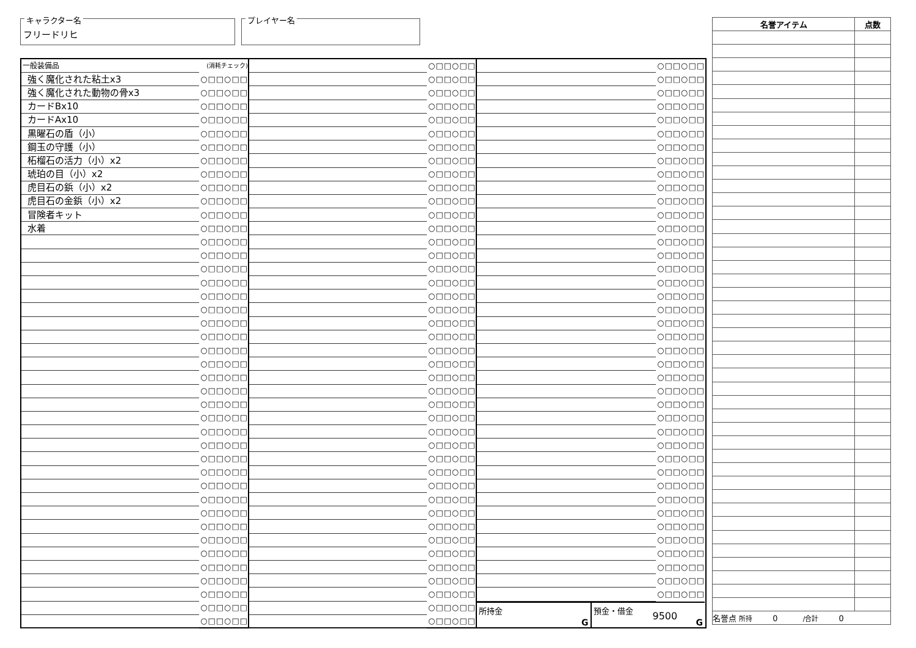キャラクター名
フリードリヒ
プレイヤー名
| 一般装備品 | (消耗チェック) |
| 強く魔化された粘土x3 | ○□□○□□ |
| 強く魔化された動物の骨x3 | ○□□○□□ |
| カードBx10 | ○□□○□□ |
| カードAx10 | ○□□○□□ |
| 黒曜石の盾（小） | ○□□○□□ |
| 鋼玉の守護（小） | ○□□○□□ |
| 柘榴石の活力（小）x2 | ○□□○□□ |
| 琥珀の目（小）x2 | ○□□○□□ |
| 虎目石の鋲（小）x2 | ○□□○□□ |
| 虎目石の金鋲（小）x2 | ○□□○□□ |
| 冒険者キット | ○□□○□□ |
| 水着 | ○□□○□□ |
| | ○□□○□□ |
| | ○□□○□□ |
| | ○□□○□□ |
| | ○□□○□□ |
| | ○□□○□□ |
| | ○□□○□□ |
| | ○□□○□□ |
| | ○□□○□□ |
| | ○□□○□□ |
| | ○□□○□□ |
| | ○□□○□□ |
| | ○□□○□□ |
| | ○□□○□□ |
| | ○□□○□□ |
| | ○□□○□□ |
| | ○□□○□□ |
| | ○□□○□□ |
| | ○□□○□□ |
| | ○□□○□□ |
| | ○□□○□□ |
| | ○□□○□□ |
| | ○□□○□□ |
| | ○□□○□□ |
| | ○□□○□□ |
| | ○□□○□□ |
| | ○□□○□□ |
| | ○□□○□□ |
| | ○□□○□□ |
| | ○□□○□□ |
| | ○□□○□□ |
| | ○□□○□□ |
| | ○□□○□□ |
| | ○□□○□□ |
| | ○□□○□□ |
| | ○□□○□□ |
| | ○□□○□□ |
| | ○□□○□□ |
| | ○□□○□□ |
| | ○□□○□□ |
| | ○□□○□□ |
| | ○□□○□□ |
| | ○□□○□□ |
| | ○□□○□□ |
| | ○□□○□□ |
| | ○□□○□□ |
| | ○□□○□□ |
| | ○□□○□□ |
| | ○□□○□□ |
| | ○□□○□□ |
| | ○□□○□□ |
| | ○□□○□□ |
| | ○□□○□□ |
| | ○□□○□□ |
| | ○□□○□□ |
| | ○□□○□□ |
| | ○□□○□□ |
| | ○□□○□□ |
| | ○□□○□□ |
| | ○□□○□□ |
| | ○□□○□□ |
| | ○□□○□□ |
| | ○□□○□□ |
| | ○□□○□□ |
| | ○□□○□□ |
| | ○□□○□□ |
| | ○□□○□□ |
| | ○□□○□□ |
| | ○□□○□□ |
| | ○□□○□□ |
| | ○□□○□□ |
| | ○□□○□□ |
| | ○□□○□□ |
| | ○□□○□□ |
| | ○□□○□□ |
| | ○□□○□□ |
| | ○□□○□□ |
| | ○□□○□□ |
| | ○□□○□□ |
| | ○□□○□□ |
| | ○□□○□□ |
| | ○□□○□□ |
| | ○□□○□□ |
| | ○□□○□□ |
| | ○□□○□□ |
| | ○□□○□□ |
| | ○□□○□□ |
| | ○□□○□□ |
| | ○□□○□□ |
| | ○□□○□□ |
| | ○□□○□□ |
| | ○□□○□□ |
| | ○□□○□□ |
| | ○□□○□□ |
| | ○□□○□□ |
| | ○□□○□□ |
| | ○□□○□□ |
| | ○□□○□□ |
| | ○□□○□□ |
| | ○□□○□□ |
| | ○□□○□□ |
| | ○□□○□□ |
| | ○□□○□□ |
| | ○□□○□□ |
| | ○□□○□□ |
| | ○□□○□□ |
| | ○□□○□□ |
| | ○□□○□□ |
| | ○□□○□□ |
| | ○□□○□□ |
| | ○□□○□□ |
| | ○□□○□□ |
所持金
G
預金・借金
9500
G
| 名誉アイテム | 点数 |
| --- | --- |
| 名誉点 所持 0 /合計 0 | |